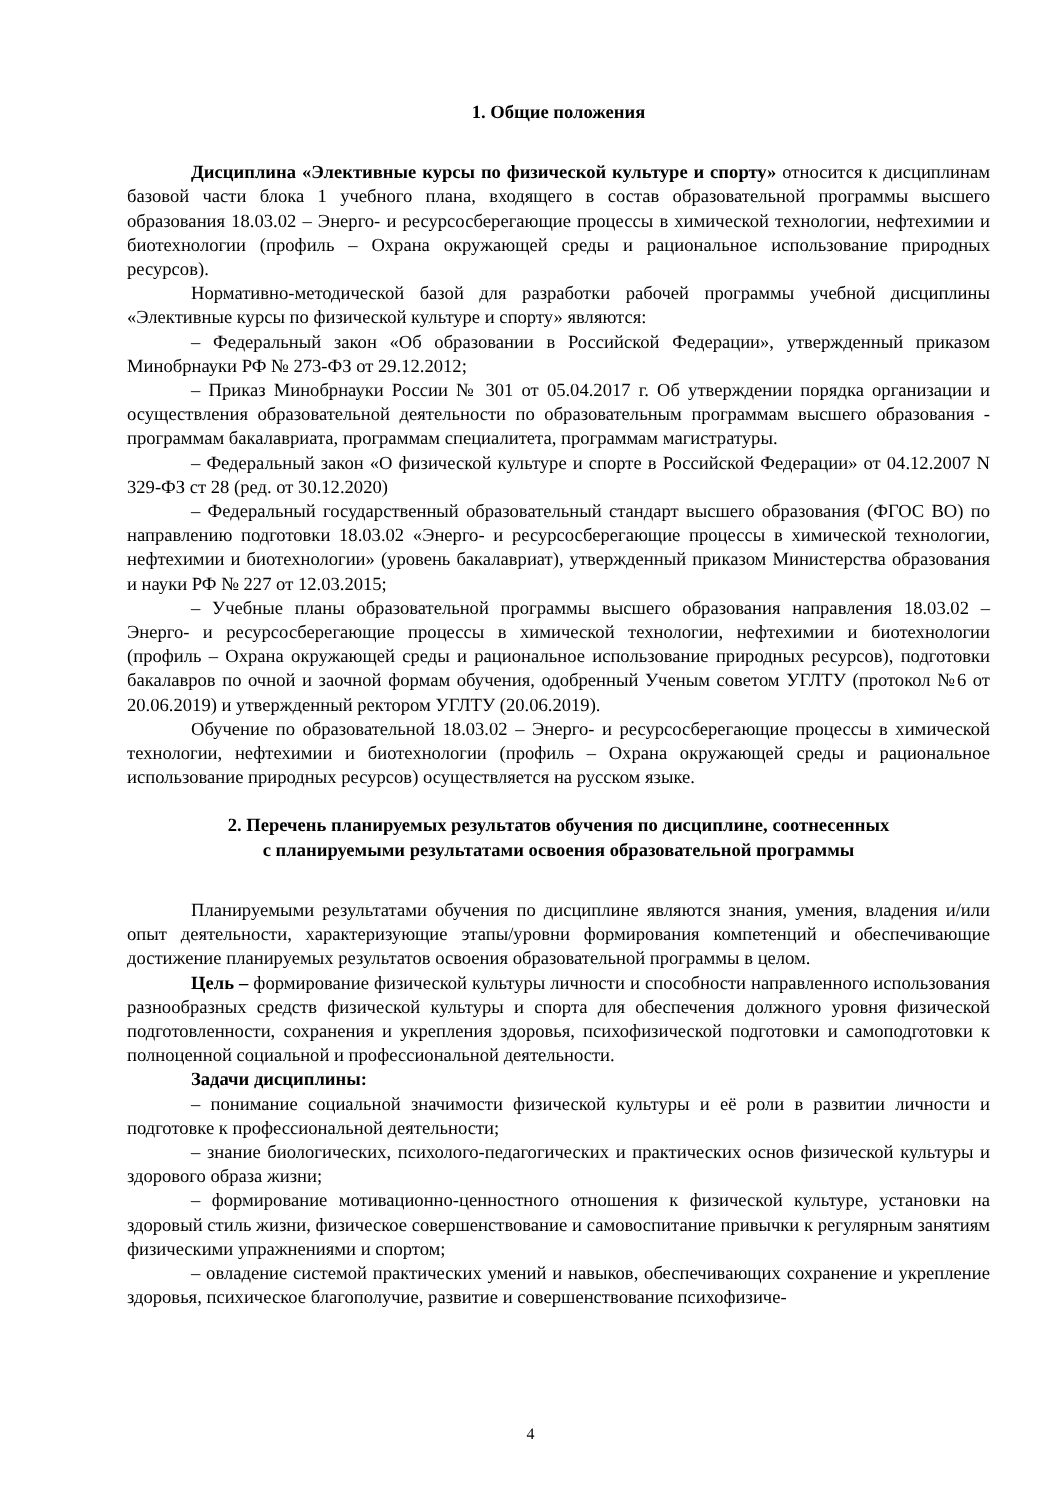1. Общие положения
Дисциплина «Элективные курсы по физической культуре и спорту» относится к дисциплинам базовой части блока 1 учебного плана, входящего в состав образовательной программы высшего образования 18.03.02 – Энерго- и ресурсосберегающие процессы в химической технологии, нефтехимии и биотехнологии (профиль – Охрана окружающей среды и рациональное использование природных ресурсов).
Нормативно-методической базой для разработки рабочей программы учебной дисциплины «Элективные курсы по физической культуре и спорту» являются:
– Федеральный закон «Об образовании в Российской Федерации», утвержденный приказом Минобрнауки РФ № 273-ФЗ от 29.12.2012;
– Приказ Минобрнауки России № 301 от 05.04.2017 г. Об утверждении порядка организации и осуществления образовательной деятельности по образовательным программам высшего образования - программам бакалавриата, программам специалитета, программам магистратуры.
– Федеральный закон «О физической культуре и спорте в Российской Федерации» от 04.12.2007 N 329-ФЗ ст 28 (ред. от 30.12.2020)
– Федеральный государственный образовательный стандарт высшего образования (ФГОС ВО) по направлению подготовки 18.03.02 «Энерго- и ресурсосберегающие процессы в химической технологии, нефтехимии и биотехнологии» (уровень бакалавриат), утвержденный приказом Министерства образования и науки РФ № 227 от 12.03.2015;
– Учебные планы образовательной программы высшего образования направления 18.03.02 – Энерго- и ресурсосберегающие процессы в химической технологии, нефтехимии и биотехнологии (профиль – Охрана окружающей среды и рациональное использование природных ресурсов), подготовки бакалавров по очной и заочной формам обучения, одобренный Ученым советом УГЛТУ (протокол №6 от 20.06.2019) и утвержденный ректором УГЛТУ (20.06.2019).
Обучение по образовательной 18.03.02 – Энерго- и ресурсосберегающие процессы в химической технологии, нефтехимии и биотехнологии (профиль – Охрана окружающей среды и рациональное использование природных ресурсов) осуществляется на русском языке.
2. Перечень планируемых результатов обучения по дисциплине, соотнесенных
с планируемыми результатами освоения образовательной программы
Планируемыми результатами обучения по дисциплине являются знания, умения, владения и/или опыт деятельности, характеризующие этапы/уровни формирования компетенций и обеспечивающие достижение планируемых результатов освоения образовательной программы в целом.
Цель – формирование физической культуры личности и способности направленного использования разнообразных средств физической культуры и спорта для обеспечения должного уровня физической подготовленности, сохранения и укрепления здоровья, психофизической подготовки и самоподготовки к полноценной социальной и профессиональной деятельности.
Задачи дисциплины:
– понимание социальной значимости физической культуры и её роли в развитии личности и подготовке к профессиональной деятельности;
– знание биологических, психолого-педагогических и практических основ физической культуры и здорового образа жизни;
– формирование мотивационно-ценностного отношения к физической культуре, установки на здоровый стиль жизни, физическое совершенствование и самовоспитание привычки к регулярным занятиям физическими упражнениями и спортом;
– овладение системой практических умений и навыков, обеспечивающих сохранение и укрепление здоровья, психическое благополучие, развитие и совершенствование психофизиче-
4